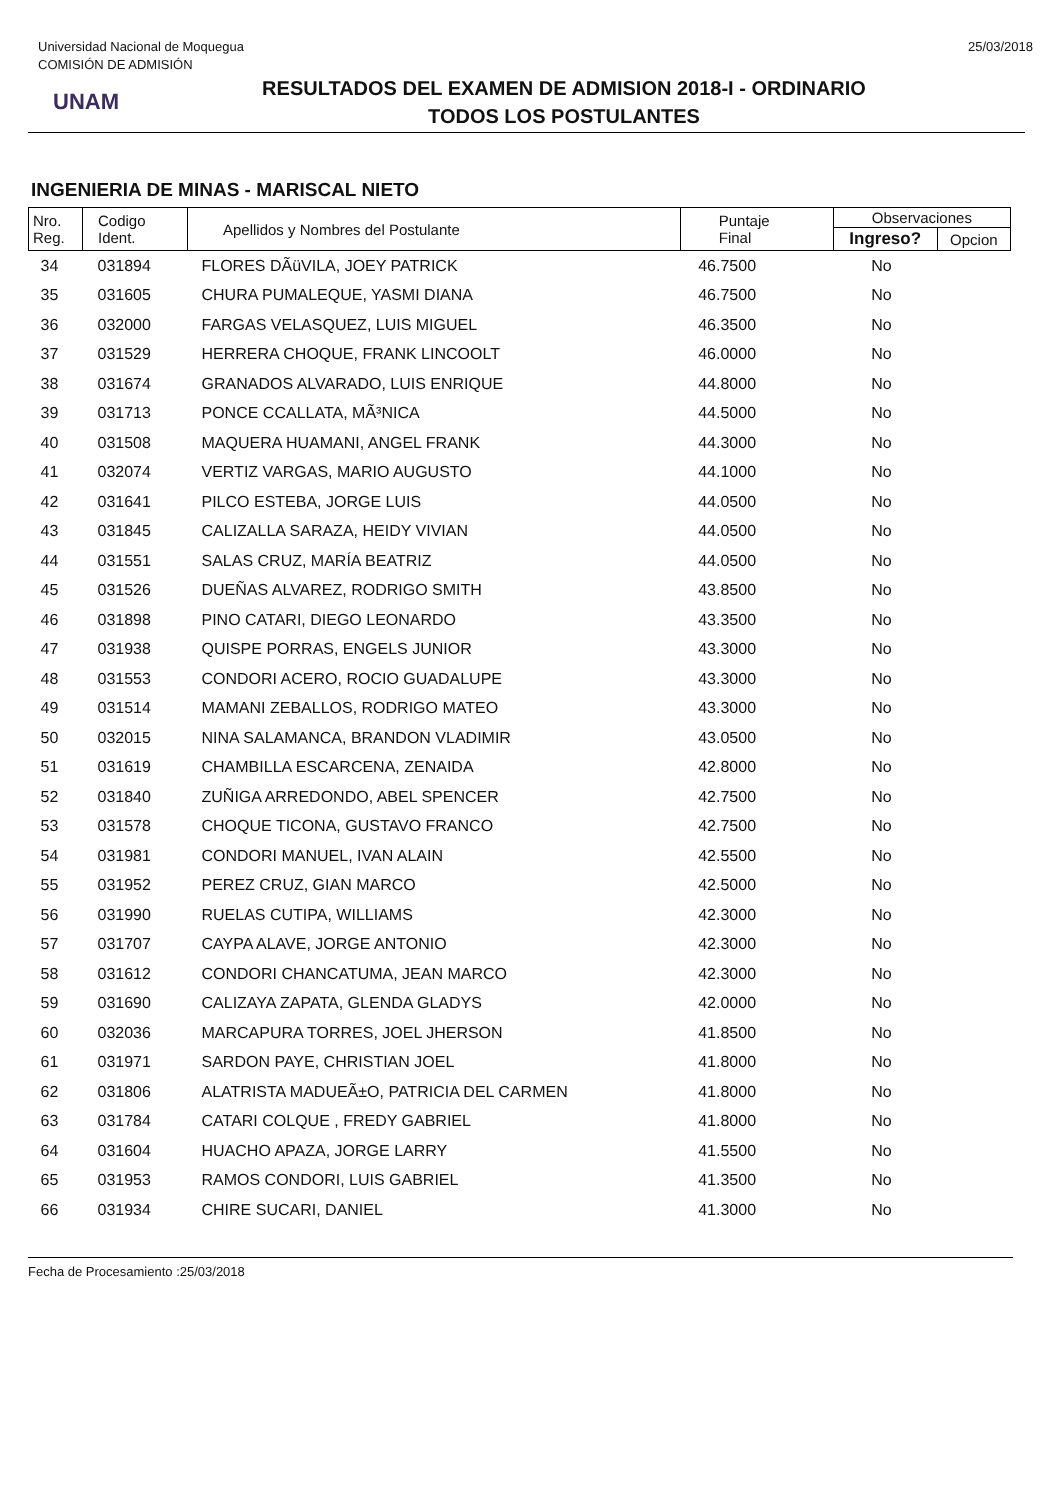Universidad Nacional de Moquegua
COMISIÓN DE ADMISIÓN
25/03/2018
UNAM
RESULTADOS DEL EXAMEN DE ADMISION 2018-I - ORDINARIO
TODOS LOS POSTULANTES
INGENIERIA DE MINAS - MARISCAL NIETO
| Nro. Reg. | Codigo Ident. | Apellidos y Nombres del Postulante | Puntaje Final | Observaciones | |
| --- | --- | --- | --- | --- | --- |
| | | | | Ingreso? | Opcion |
| 34 | 031894 | FLORES DÃüVILA, JOEY PATRICK | 46.7500 | No | |
| 35 | 031605 | CHURA PUMALEQUE, YASMI DIANA | 46.7500 | No | |
| 36 | 032000 | FARGAS VELASQUEZ, LUIS MIGUEL | 46.3500 | No | |
| 37 | 031529 | HERRERA CHOQUE, FRANK LINCOOLT | 46.0000 | No | |
| 38 | 031674 | GRANADOS ALVARADO, LUIS ENRIQUE | 44.8000 | No | |
| 39 | 031713 | PONCE CCALLATA, MÃ³NICA | 44.5000 | No | |
| 40 | 031508 | MAQUERA HUAMANI, ANGEL FRANK | 44.3000 | No | |
| 41 | 032074 | VERTIZ VARGAS, MARIO AUGUSTO | 44.1000 | No | |
| 42 | 031641 | PILCO ESTEBA, JORGE LUIS | 44.0500 | No | |
| 43 | 031845 | CALIZALLA SARAZA, HEIDY VIVIAN | 44.0500 | No | |
| 44 | 031551 | SALAS CRUZ, MARÍA BEATRIZ | 44.0500 | No | |
| 45 | 031526 | DUEÑAS ALVAREZ, RODRIGO SMITH | 43.8500 | No | |
| 46 | 031898 | PINO CATARI, DIEGO LEONARDO | 43.3500 | No | |
| 47 | 031938 | QUISPE PORRAS, ENGELS JUNIOR | 43.3000 | No | |
| 48 | 031553 | CONDORI ACERO, ROCIO GUADALUPE | 43.3000 | No | |
| 49 | 031514 | MAMANI ZEBALLOS, RODRIGO MATEO | 43.3000 | No | |
| 50 | 032015 | NINA SALAMANCA, BRANDON VLADIMIR | 43.0500 | No | |
| 51 | 031619 | CHAMBILLA ESCARCENA, ZENAIDA | 42.8000 | No | |
| 52 | 031840 | ZUÑIGA ARREDONDO, ABEL SPENCER | 42.7500 | No | |
| 53 | 031578 | CHOQUE TICONA, GUSTAVO FRANCO | 42.7500 | No | |
| 54 | 031981 | CONDORI MANUEL, IVAN ALAIN | 42.5500 | No | |
| 55 | 031952 | PEREZ CRUZ, GIAN MARCO | 42.5000 | No | |
| 56 | 031990 | RUELAS CUTIPA, WILLIAMS | 42.3000 | No | |
| 57 | 031707 | CAYPA ALAVE, JORGE ANTONIO | 42.3000 | No | |
| 58 | 031612 | CONDORI CHANCATUMA, JEAN MARCO | 42.3000 | No | |
| 59 | 031690 | CALIZAYA ZAPATA, GLENDA GLADYS | 42.0000 | No | |
| 60 | 032036 | MARCAPURA TORRES, JOEL JHERSON | 41.8500 | No | |
| 61 | 031971 | SARDON PAYE, CHRISTIAN JOEL | 41.8000 | No | |
| 62 | 031806 | ALATRISTA MADUEÃ±O, PATRICIA DEL CARMEN | 41.8000 | No | |
| 63 | 031784 | CATARI COLQUE , FREDY GABRIEL | 41.8000 | No | |
| 64 | 031604 | HUACHO APAZA, JORGE LARRY | 41.5500 | No | |
| 65 | 031953 | RAMOS CONDORI, LUIS GABRIEL | 41.3500 | No | |
| 66 | 031934 | CHIRE SUCARI, DANIEL | 41.3000 | No | |
Fecha de Procesamiento :25/03/2018